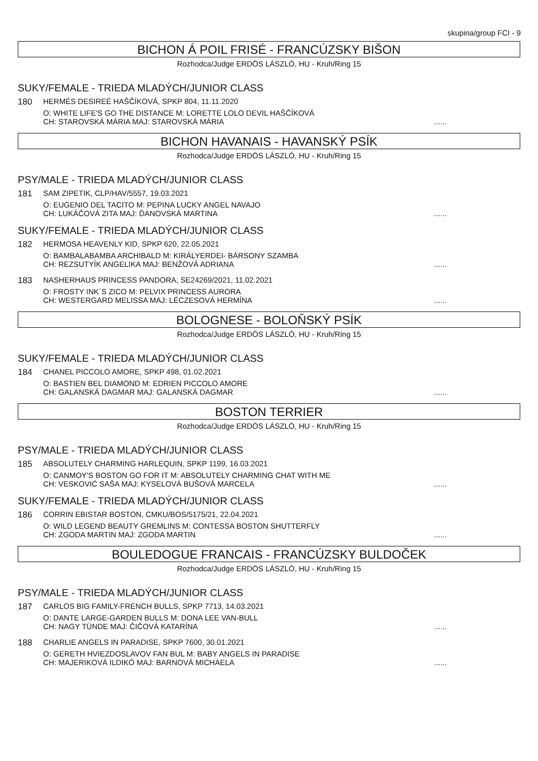skupina/group FCI - 9
BICHON Á POIL FRISÉ - FRANCÚZSKY BIŠON
Rozhodca/Judge ERDÖS LÁSZLÓ, HU - Kruh/Ring 15
SUKY/FEMALE - TRIEDA MLADÝCH/JUNIOR CLASS
180 HERMÉS DESIREÉ HAŠČÍKOVÁ, SPKP 804, 11.11.2020
O: WHITE LIFE'S GO THE DISTANCE M: LORETTE LOLO DEVIL HAŠČÍKOVÁ
CH: STAROVSKÁ MÁRIA MAJ: STAROVSKÁ MÁRIA......
BICHON HAVANAIS - HAVANSKÝ PSÍK
Rozhodca/Judge ERDÖS LÁSZLÓ, HU - Kruh/Ring 15
PSY/MALE - TRIEDA MLADÝCH/JUNIOR CLASS
181 SAM ZIPETIK, CLP/HAV/5557, 19.03.2021
O: EUGENIO DEL TACITO M: PEPINA LUCKY ANGEL NAVAJO
CH: LUKÁČOVÁ ZITA MAJ: ĎANOVSKÁ MARTINA......
SUKY/FEMALE - TRIEDA MLADÝCH/JUNIOR CLASS
182 HERMOSA HEAVENLY KID, SPKP 620, 22.05.2021
O: BAMBALABAMBA ARCHIBALD M: KIRÁLYERDEI- BÁRSONY SZAMBA
CH: REZSUTYÍK ANGELIKA MAJ: BENŽOVÁ ADRIANA......
183 NASHERHAUS PRINCESS PANDORA, SE24269/2021, 11.02.2021
O: FROSTY INK´S ZICO M: PELVIX PRINCESS AURORA
CH: WESTERGARD MELISSA MAJ: LÉCZESOVÁ HERMÍNA......
BOLOGNESE - BOLOŇSKÝ PSÍK
Rozhodca/Judge ERDÖS LÁSZLÓ, HU - Kruh/Ring 15
SUKY/FEMALE - TRIEDA MLADÝCH/JUNIOR CLASS
184 CHANEL PICCOLO AMORE, SPKP 498, 01.02.2021
O: BASTIEN BEL DIAMOND M: EDRIEN PICCOLO AMORE
CH: GALANSKÁ DAGMAR MAJ: GALANSKÁ DAGMAR......
BOSTON TERRIER
Rozhodca/Judge ERDÖS LÁSZLÓ, HU - Kruh/Ring 15
PSY/MALE - TRIEDA MLADÝCH/JUNIOR CLASS
185 ABSOLUTELY CHARMING HARLEQUIN, SPKP 1199, 16.03.2021
O: CANMOY'S BOSTON GO FOR IT M: ABSOLUTELY CHARMING CHAT WITH ME
CH: VESKOVIĆ SAŠA MAJ: KYSELOVÁ BUŠOVÁ MARCELA......
SUKY/FEMALE - TRIEDA MLADÝCH/JUNIOR CLASS
186 CORRIN EBISTAR BOSTON, CMKU/BOS/5175/21, 22.04.2021
O: WILD LEGEND BEAUTY GREMLINS M: CONTESSA BOSTON SHUTTERFLY
CH: ZGODA MARTIN MAJ: ZGODA MARTIN......
BOULEDOGUE FRANCAIS - FRANCÚZSKY BULDOČEK
Rozhodca/Judge ERDÖS LÁSZLÓ, HU - Kruh/Ring 15
PSY/MALE - TRIEDA MLADÝCH/JUNIOR CLASS
187 CARLOS BIG FAMILY-FRENCH BULLS, SPKP 7713, 14.03.2021
O: DANTE LARGE-GARDEN BULLS M: DONA LEE VAN-BULL
CH: NAGY TÜNDE MAJ: ČIČOVÁ KATARÍNA......
188 CHARLIE ANGELS IN PARADISE, SPKP 7600, 30.01.2021
O: GERETH HVIEZDOSLAVOV FAN BUL M: BABY ANGELS IN PARADISE
CH: MAJERIKOVÁ ILDIKÓ MAJ: BARNOVÁ MICHAELA......